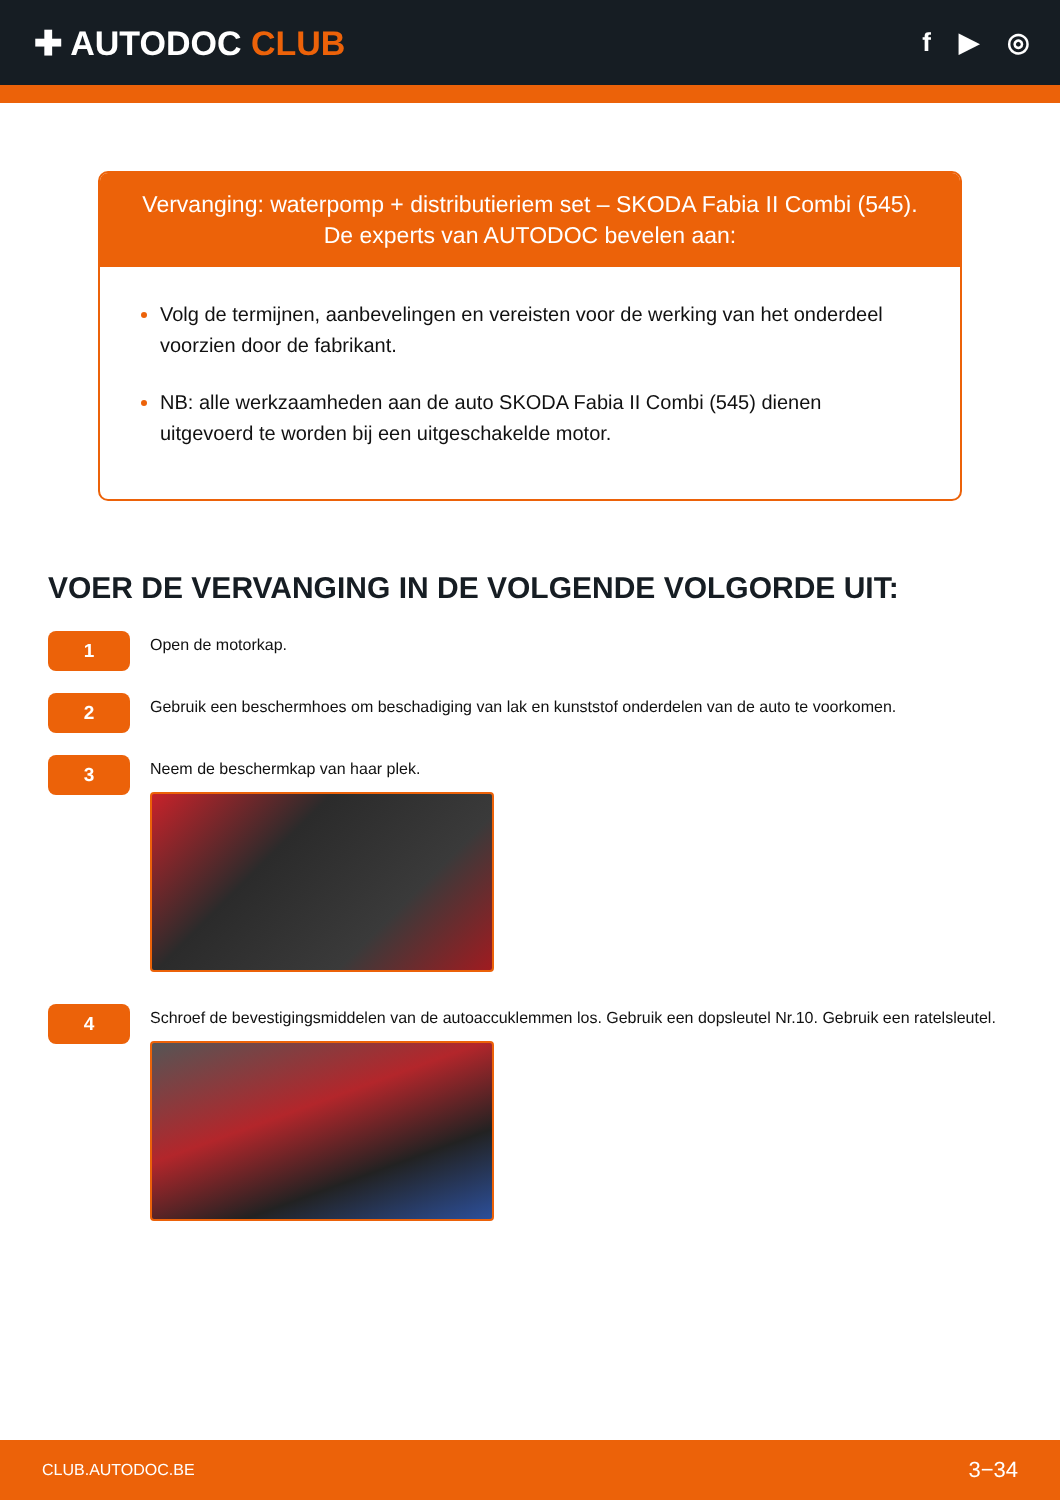✚ AUTODOC CLUB
f ▶ ◎
Vervanging: waterpomp + distributieriem set – SKODA Fabia II Combi (545).
De experts van AUTODOC bevelen aan:
Volg de termijnen, aanbevelingen en vereisten voor de werking van het onderdeel voorzien door de fabrikant.
NB: alle werkzaamheden aan de auto SKODA Fabia II Combi (545) dienen uitgevoerd te worden bij een uitgeschakelde motor.
VOER DE VERVANGING IN DE VOLGENDE VOLGORDE UIT:
1
Open de motorkap.
2
Gebruik een beschermhoes om beschadiging van lak en kunststof onderdelen van de auto te voorkomen.
3
Neem de beschermkap van haar plek.
4
Schroef de bevestigingsmiddelen van de autoaccuklemmen los. Gebruik een dopsleutel Nr.10. Gebruik een ratelsleutel.
CLUB.AUTODOC.BE 3−34